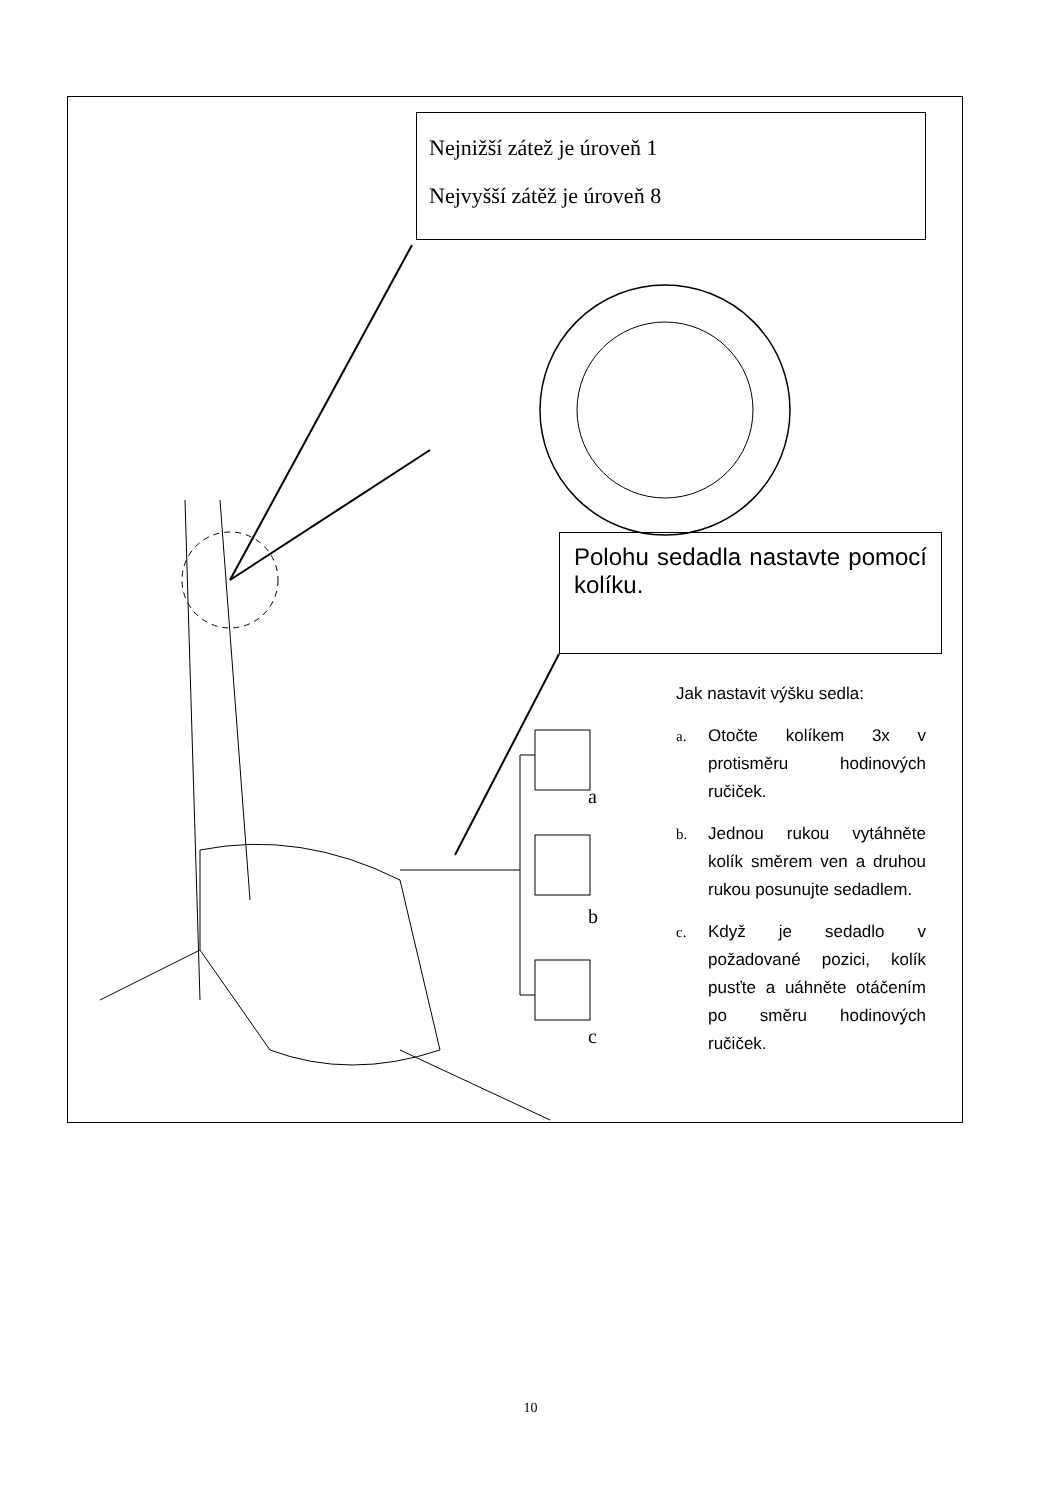Nejnižší zátež je úroveň 1
Nejvyšší zátěž je úroveň 8
Polohu sedadla nastavte pomocí kolíku.
Jak nastavit výšku sedla:
a. Otočte kolíkem 3x v protisměru hodinových ručiček.
b. Jednou rukou vytáhněte kolík směrem ven a druhou rukou posunujte sedadlem.
c. Když je sedadlo v požadované pozici, kolík pusťte a uáhněte otáčením po směru hodinových ručiček.
a
b
c
10